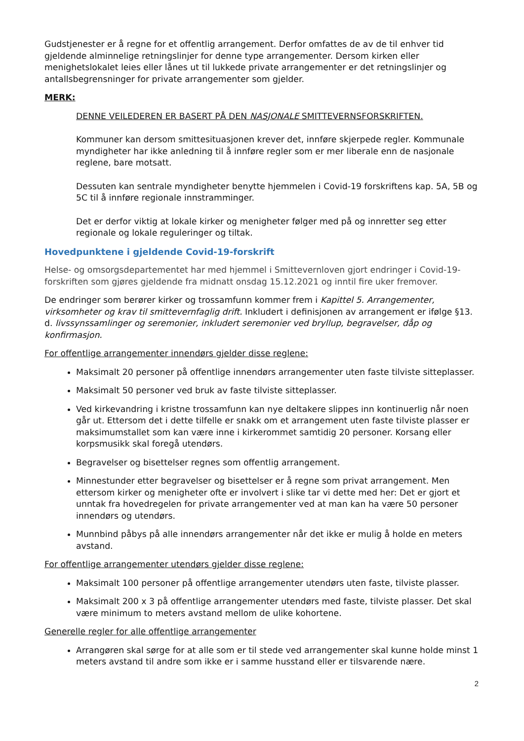Gudstjenester er å regne for et offentlig arrangement. Derfor omfattes de av de til enhver tid gjeldende alminnelige retningslinjer for denne type arrangementer. Dersom kirken eller menighetslokalet leies eller lånes ut til lukkede private arrangementer er det retningslinjer og antallsbegrensninger for private arrangementer som gjelder.
MERK:
DENNE VEILEDEREN ER BASERT PÅ DEN NASJONALE SMITTEVERNSFORSKRIFTEN.
Kommuner kan dersom smittesituasjonen krever det, innføre skjerpede regler. Kommunale myndigheter har ikke anledning til å innføre regler som er mer liberale enn de nasjonale reglene, bare motsatt.
Dessuten kan sentrale myndigheter benytte hjemmelen i Covid-19 forskriftens kap. 5A, 5B og 5C til å innføre regionale innstramminger.
Det er derfor viktig at lokale kirker og menigheter følger med på og innretter seg etter regionale og lokale reguleringer og tiltak.
Hovedpunktene i gjeldende Covid-19-forskrift
Helse- og omsorgsdepartementet har med hjemmel i Smittevernloven gjort endringer i Covid-19-forskriften som gjøres gjeldende fra midnatt onsdag 15.12.2021 og inntil fire uker fremover.
De endringer som berører kirker og trossamfunn kommer frem i Kapittel 5. Arrangementer, virksomheter og krav til smittevernfaglig drift. Inkludert i definisjonen av arrangement er ifølge §13. d. livssynssamlinger og seremonier, inkludert seremonier ved bryllup, begravelser, dåp og konfirmasjon.
For offentlige arrangementer innendørs gjelder disse reglene:
Maksimalt 20 personer på offentlige innendørs arrangementer uten faste tilviste sitteplasser.
Maksimalt 50 personer ved bruk av faste tilviste sitteplasser.
Ved kirkevandring i kristne trossamfunn kan nye deltakere slippes inn kontinuerlig når noen går ut. Ettersom det i dette tilfelle er snakk om et arrangement uten faste tilviste plasser er maksimumstallet som kan være inne i kirkerommet samtidig 20 personer. Korsang eller korpsmusikk skal foregå utendørs.
Begravelser og bisettelser regnes som offentlig arrangement.
Minnestunder etter begravelser og bisettelser er å regne som privat arrangement. Men ettersom kirker og menigheter ofte er involvert i slike tar vi dette med her: Det er gjort et unntak fra hovedregelen for private arrangementer ved at man kan ha være 50 personer innendørs og utendørs.
Munnbind påbys på alle innendørs arrangementer når det ikke er mulig å holde en meters avstand.
For offentlige arrangementer utendørs gjelder disse reglene:
Maksimalt 100 personer på offentlige arrangementer utendørs uten faste, tilviste plasser.
Maksimalt 200 x 3 på offentlige arrangementer utendørs med faste, tilviste plasser. Det skal være minimum to meters avstand mellom de ulike kohortene.
Generelle regler for alle offentlige arrangementer
Arrangøren skal sørge for at alle som er til stede ved arrangementer skal kunne holde minst 1 meters avstand til andre som ikke er i samme husstand eller er tilsvarende nære.
2